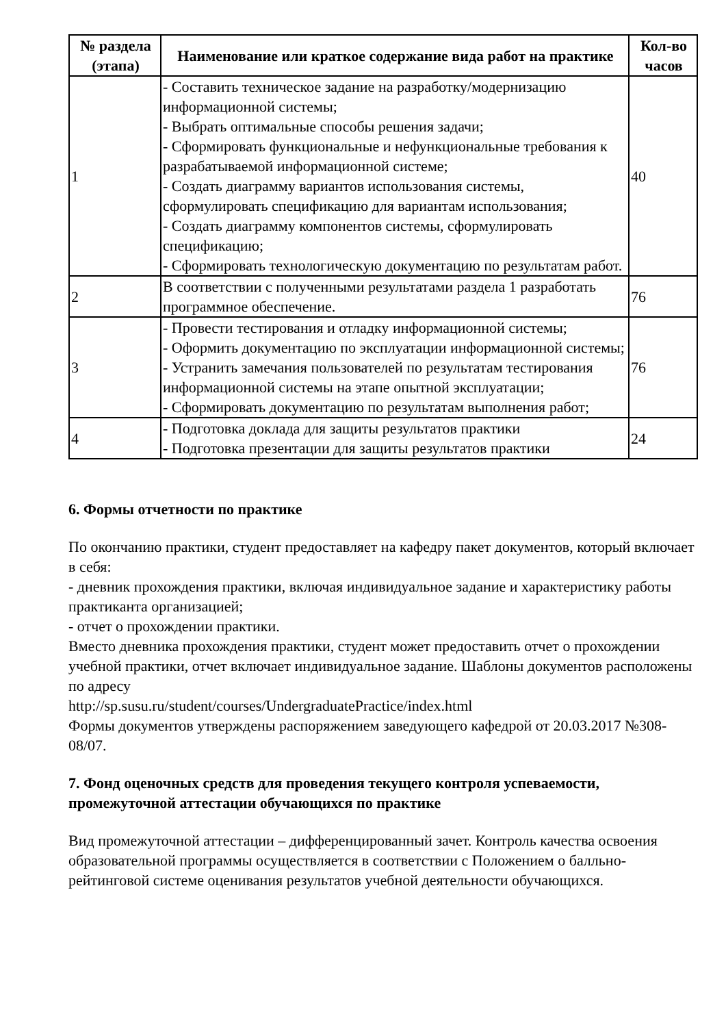| № раздела (этапа) | Наименование или краткое содержание вида работ на практике | Кол-во часов |
| --- | --- | --- |
| 1 | - Составить техническое задание на разработку/модернизацию информационной системы; - Выбрать оптимальные способы решения задачи; - Сформировать функциональные и нефункциональные требования к разрабатываемой информационной системе; - Создать диаграмму вариантов использования системы, сформулировать спецификацию для вариантам использования; - Создать диаграмму компонентов системы, сформулировать спецификацию; - Сформировать технологическую документацию по результатам работ. | 40 |
| 2 | В соответствии с полученными результатами раздела 1 разработать программное обеспечение. | 76 |
| 3 | - Провести тестирования и отладку информационной системы; - Оформить документацию по эксплуатации информационной системы; - Устранить замечания пользователей по результатам тестирования информационной системы на этапе опытной эксплуатации; - Сформировать документацию по результатам выполнения работ; | 76 |
| 4 | - Подготовка доклада для защиты результатов практики - Подготовка презентации для защиты результатов практики | 24 |
6. Формы отчетности по практике
По окончанию практики, студент предоставляет на кафедру пакет документов, который включает в себя:
- дневник прохождения практики, включая индивидуальное задание и характеристику работы практиканта организацией;
- отчет о прохождении практики.
Вместо дневника прохождения практики, студент может предоставить отчет о прохождении учебной практики, отчет включает индивидуальное задание. Шаблоны документов расположены по адресу
http://sp.susu.ru/student/courses/UndergraduatePractice/index.html
Формы документов утверждены распоряжением заведующего кафедрой от 20.03.2017 №308-08/07.
7. Фонд оценочных средств для проведения текущего контроля успеваемости, промежуточной аттестации обучающихся по практике
Вид промежуточной аттестации – дифференцированный зачет. Контроль качества освоения образовательной программы осуществляется в соответствии с Положением о балльно-рейтинговой системе оценивания результатов учебной деятельности обучающихся.